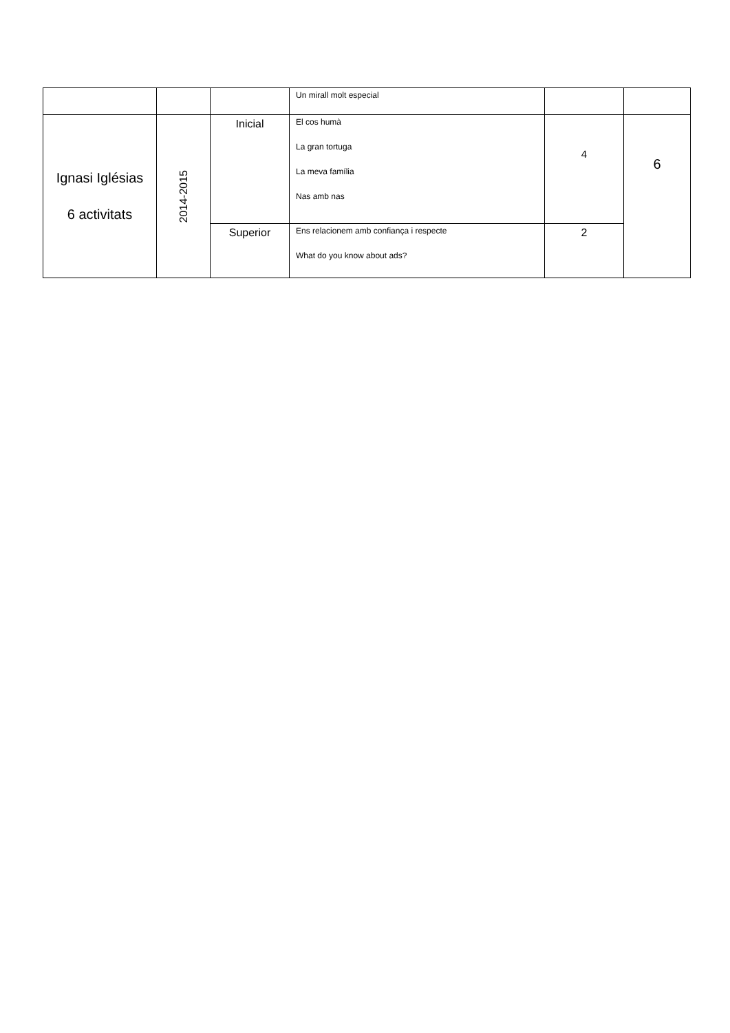| | | | Un mirall molt especial | | |
| Ignasi Iglésias 6 activitats | 2014-2015 | Inicial | El cos humà La gran tortuga La meva família Nas amb nas | 4 | 6 |
| | | Superior | Ens relacionem amb confiança i respecte What do you know about ads? | 2 | |